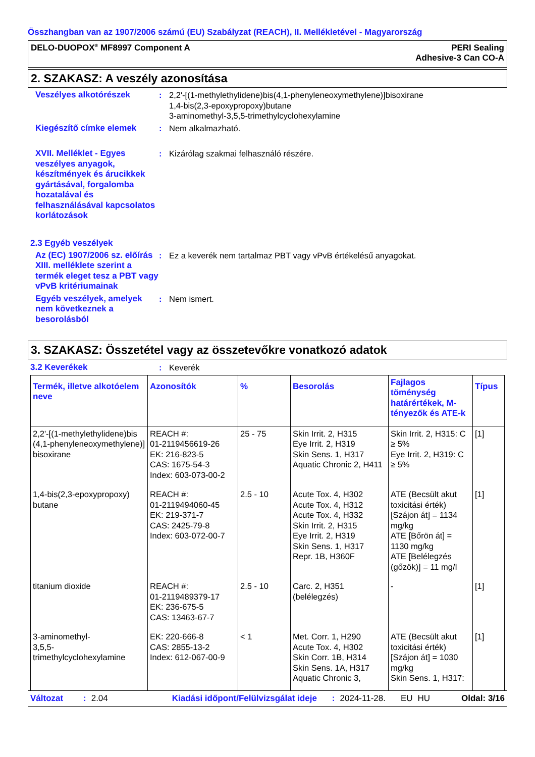Összhangban van az 1907/2006 számú (EU) Szabályzat (REACH), II. Mellékletével - Magyarország
DELO-DUOPOX<sup>®</sup> MF8997 Component A
PERI Sealing
Adhesive-3 Can CO-A
2. SZAKASZ: A veszély azonosítása
Veszélyes alkotórészek : 2,2'-[(1-methylethylidene)bis(4,1-phenyleneoxymethylene)]bisoxirane
1,4-bis(2,3-epoxypropoxy)butane
3-aminomethyl-3,5,5-trimethylcyclohexylamine
Kiegészítő címke elemek : Nem alkalmazható.
XVII. Melléklet - Egyes veszélyes anyagok, készítmények és árucikkek gyártásával, forgalomba hozatalával és felhasználásával kapcsolatos korlátozások
: Kizárólag szakmai felhasználó részére.
2.3 Egyéb veszélyek
Az (EC) 1907/2006 sz. előírás XIII. melléklete szerint a termék eleget tesz a PBT vagy vPvB kritériumainak
: Ez a keverék nem tartalmaz PBT vagy vPvB értékelésű anyagokat.
Egyéb veszélyek, amelyek nem következnek a besorolásból
: Nem ismert.
3. SZAKASZ: Összetétel vagy az összetevőkre vonatkozó adatok
3.2 Keverékek : Keverék
| Termék, illetve alkotóelem neve | Azonosítók | % | Besorolás | Fajlagos töménység határértékek, M-tényezők és ATE-k | Típus |
| --- | --- | --- | --- | --- | --- |
| 2,2'-[(1-methylethylidene)bis (4,1-phenyleneoxymethylene)] bisoxirane | REACH #: 01-2119456619-26 EK: 216-823-5 CAS: 1675-54-3 Index: 603-073-00-2 | 25 - 75 | Skin Irrit. 2, H315 Eye Irrit. 2, H319 Skin Sens. 1, H317 Aquatic Chronic 2, H411 | Skin Irrit. 2, H315: C ≥ 5% Eye Irrit. 2, H319: C ≥ 5% | [1] |
| 1,4-bis(2,3-epoxypropoxy) butane | REACH #: 01-2119494060-45 EK: 219-371-7 CAS: 2425-79-8 Index: 603-072-00-7 | 2.5 - 10 | Acute Tox. 4, H302 Acute Tox. 4, H312 Acute Tox. 4, H332 Skin Irrit. 2, H315 Eye Irrit. 2, H319 Skin Sens. 1, H317 Repr. 1B, H360F | ATE (Becsült akut toxicitási érték) [Szájon át] = 1134 mg/kg ATE [Bőrön át] = 1130 mg/kg ATE [Belélegzés (gőzök)] = 11 mg/l | [1] |
| titanium dioxide | REACH #: 01-2119489379-17 EK: 236-675-5 CAS: 13463-67-7 | 2.5 - 10 | Carc. 2, H351 (belélegzés) | - | [1] |
| 3-aminomethyl- 3,5,5-trimethylcyclohexylamine | EK: 220-666-8 CAS: 2855-13-2 Index: 612-067-00-9 | < 1 | Met. Corr. 1, H290 Acute Tox. 4, H302 Skin Corr. 1B, H314 Skin Sens. 1A, H317 Aquatic Chronic 3, | ATE (Becsült akut toxicitási érték) [Szájon át] = 1030 mg/kg Skin Sens. 1, H317: | [1] |
Változat: 2.04 Kiadási időpont/Felülvizsgálat ideje: 2024-11-28. EU HU Oldal: 3/16